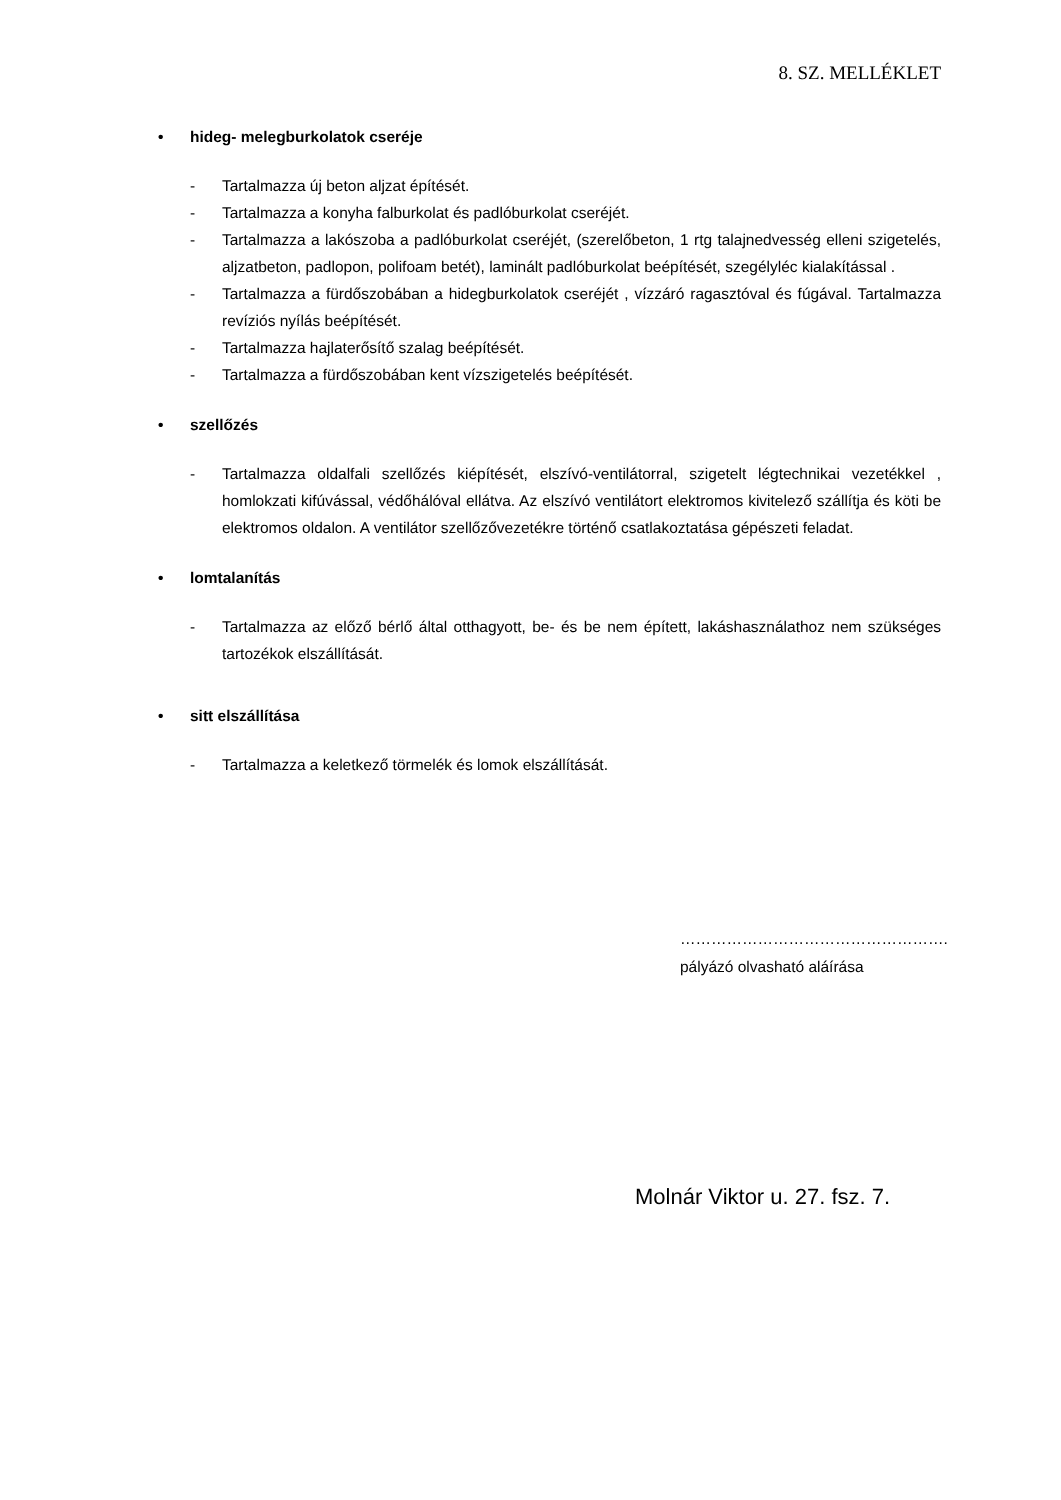8. SZ. MELLÉKLET
• hideg- melegburkolatok cseréje
- Tartalmazza új beton aljzat építését.
- Tartalmazza a konyha falburkolat és padlóburkolat cseréjét.
- Tartalmazza a lakószoba a padlóburkolat cseréjét, (szerelőbeton, 1 rtg talajnedvesség elleni szigetelés, aljzatbeton, padlopon, polifoam betét), laminált padlóburkolat beépítését, szegélyléc kialakítással .
- Tartalmazza a fürdőszobában a hidegburkolatok cseréjét , vízzáró ragasztóval és fúgával. Tartalmazza revíziós nyílás beépítését.
- Tartalmazza hajlaterősítő szalag beépítését.
- Tartalmazza a fürdőszobában kent vízszigetelés beépítését.
• szellőzés
- Tartalmazza oldalfali szellőzés kiépítését, elszívó-ventilátorral, szigetelt légtechnikai vezetékkel , homlokzati kifúvással, védőhálóval ellátva. Az elszívó ventilátort elektromos kivitelező szállítja és köti be elektromos oldalon. A ventilátor szellőzővezetékre történő csatlakoztatása gépészeti feladat.
• lomtalanítás
- Tartalmazza az előző bérlő által otthagyott, be- és be nem épített, lakáshasználathoz nem szükséges tartozékok elszállítását.
• sitt elszállítása
- Tartalmazza a keletkező törmelék és lomok elszállítását.
…………………………………………….
pályázó olvasható aláírása
Molnár Viktor u. 27. fsz. 7.